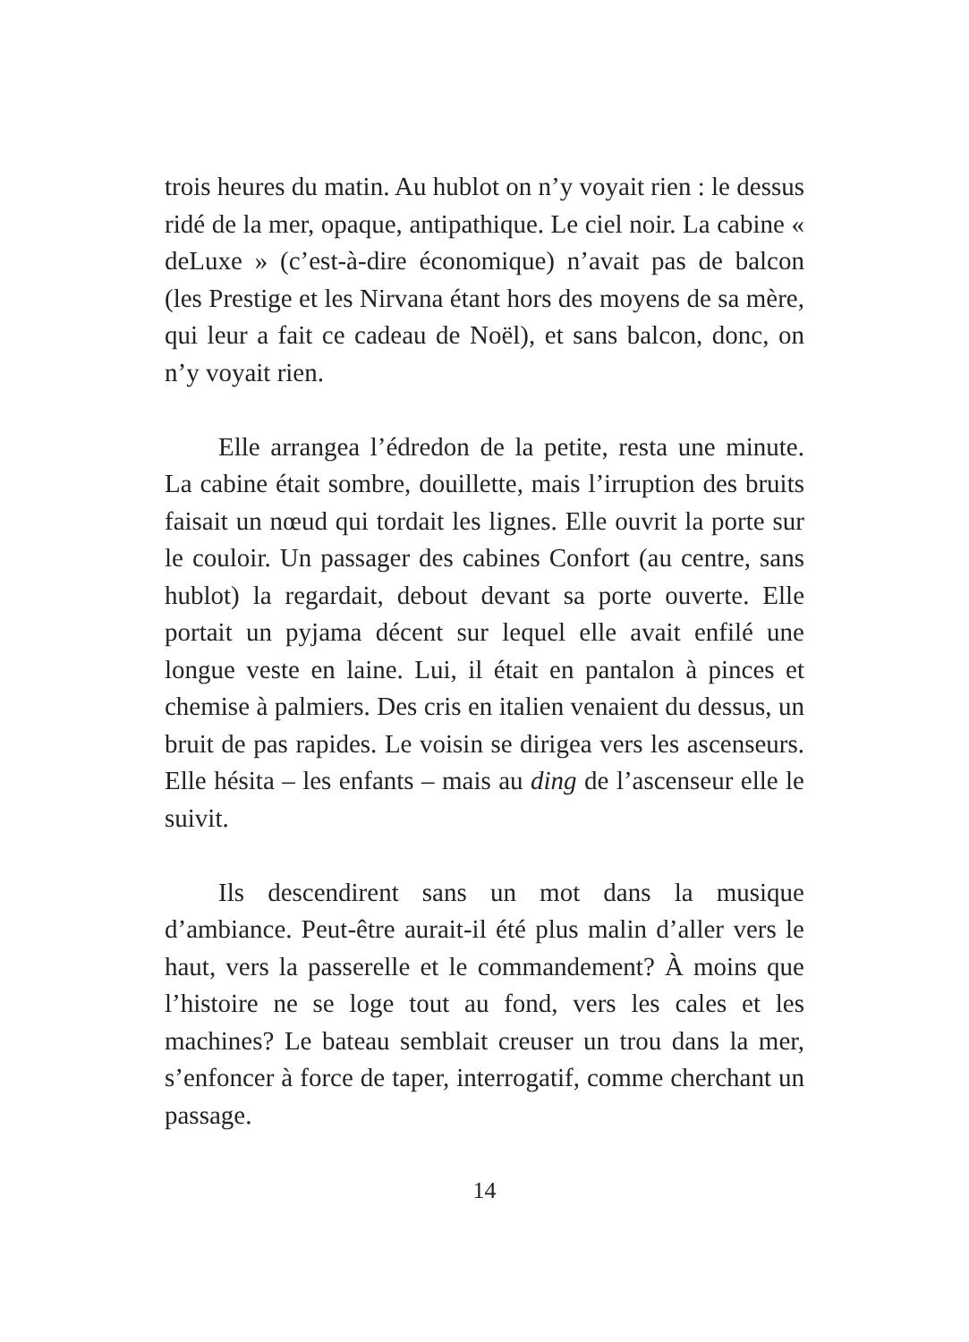trois heures du matin. Au hublot on n’y voyait rien : le dessus ridé de la mer, opaque, antipathique. Le ciel noir. La cabine « deLuxe » (c’est-à-dire économique) n’avait pas de balcon (les Prestige et les Nirvana étant hors des moyens de sa mère, qui leur a fait ce cadeau de Noël), et sans balcon, donc, on n’y voyait rien.
Elle arrangea l’édredon de la petite, resta une minute. La cabine était sombre, douillette, mais l’irruption des bruits faisait un nœud qui tordait les lignes. Elle ouvrit la porte sur le couloir. Un passager des cabines Confort (au centre, sans hublot) la regardait, debout devant sa porte ouverte. Elle portait un pyjama décent sur lequel elle avait enfilé une longue veste en laine. Lui, il était en pantalon à pinces et chemise à palmiers. Des cris en italien venaient du dessus, un bruit de pas rapides. Le voisin se dirigea vers les ascenseurs. Elle hésita – les enfants – mais au ding de l’ascenseur elle le suivit.
Ils descendirent sans un mot dans la musique d’ambiance. Peut-être aurait-il été plus malin d’aller vers le haut, vers la passerelle et le commandement? À moins que l’histoire ne se loge tout au fond, vers les cales et les machines? Le bateau semblait creuser un trou dans la mer, s’enfoncer à force de taper, interrogatif, comme cherchant un passage.
14